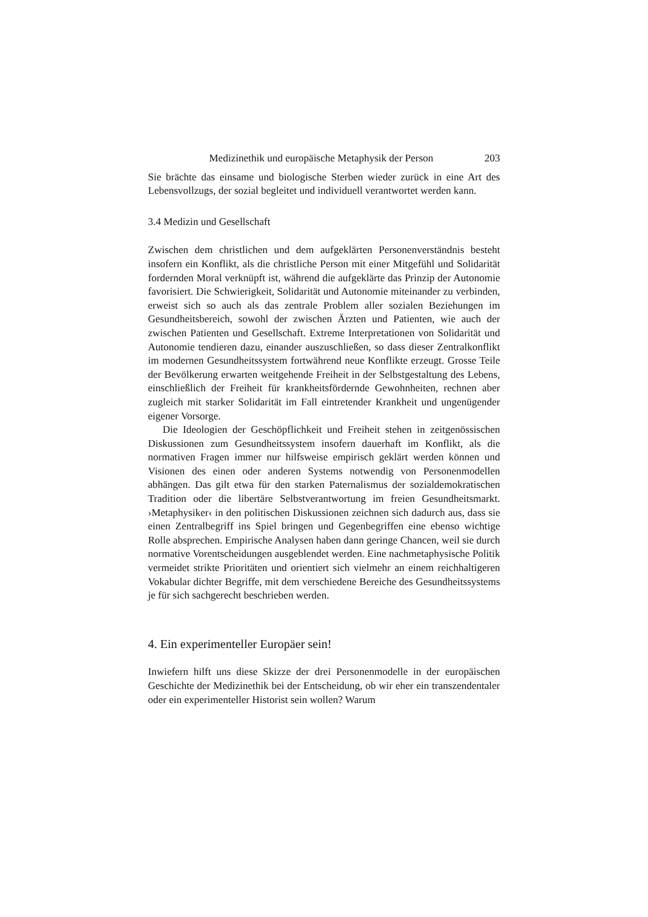Medizinethik und europäische Metaphysik der Person 203
Sie brächte das einsame und biologische Sterben wieder zurück in eine Art des Lebensvollzugs, der sozial begleitet und individuell verantwortet werden kann.
3.4 Medizin und Gesellschaft
Zwischen dem christlichen und dem aufgeklärten Personenverständnis besteht insofern ein Konflikt, als die christliche Person mit einer Mitgefühl und Solidarität fordernden Moral verknüpft ist, während die aufgeklärte das Prinzip der Autonomie favorisiert. Die Schwierigkeit, Solidarität und Autonomie miteinander zu verbinden, erweist sich so auch als das zentrale Problem aller sozialen Beziehungen im Gesundheitsbereich, sowohl der zwischen Ärzten und Patienten, wie auch der zwischen Patienten und Gesellschaft. Extreme Interpretationen von Solidarität und Autonomie tendieren dazu, einander auszuschließen, so dass dieser Zentralkonflikt im modernen Gesundheitssystem fortwährend neue Konflikte erzeugt. Grosse Teile der Bevölkerung erwarten weitgehende Freiheit in der Selbstgestaltung des Lebens, einschließlich der Freiheit für krankheitsfördernde Gewohnheiten, rechnen aber zugleich mit starker Solidarität im Fall eintretender Krankheit und ungenügender eigener Vorsorge.
Die Ideologien der Geschöpflichkeit und Freiheit stehen in zeitgenössischen Diskussionen zum Gesundheitssystem insofern dauerhaft im Konflikt, als die normativen Fragen immer nur hilfsweise empirisch geklärt werden können und Visionen des einen oder anderen Systems notwendig von Personenmodellen abhängen. Das gilt etwa für den starken Paternalismus der sozialdemokratischen Tradition oder die libertäre Selbstverantwortung im freien Gesundheitsmarkt. ›Metaphysiker‹ in den politischen Diskussionen zeichnen sich dadurch aus, dass sie einen Zentralbegriff ins Spiel bringen und Gegenbegriffen eine ebenso wichtige Rolle absprechen. Empirische Analysen haben dann geringe Chancen, weil sie durch normative Vorentscheidungen ausgeblendet werden. Eine nachmetaphysische Politik vermeidet strikte Prioritäten und orientiert sich vielmehr an einem reichhaltigeren Vokabular dichter Begriffe, mit dem verschiedene Bereiche des Gesundheitssystems je für sich sachgerecht beschrieben werden.
4. Ein experimenteller Europäer sein!
Inwiefern hilft uns diese Skizze der drei Personenmodelle in der europäischen Geschichte der Medizinethik bei der Entscheidung, ob wir eher ein transzendentaler oder ein experimenteller Historist sein wollen? Warum